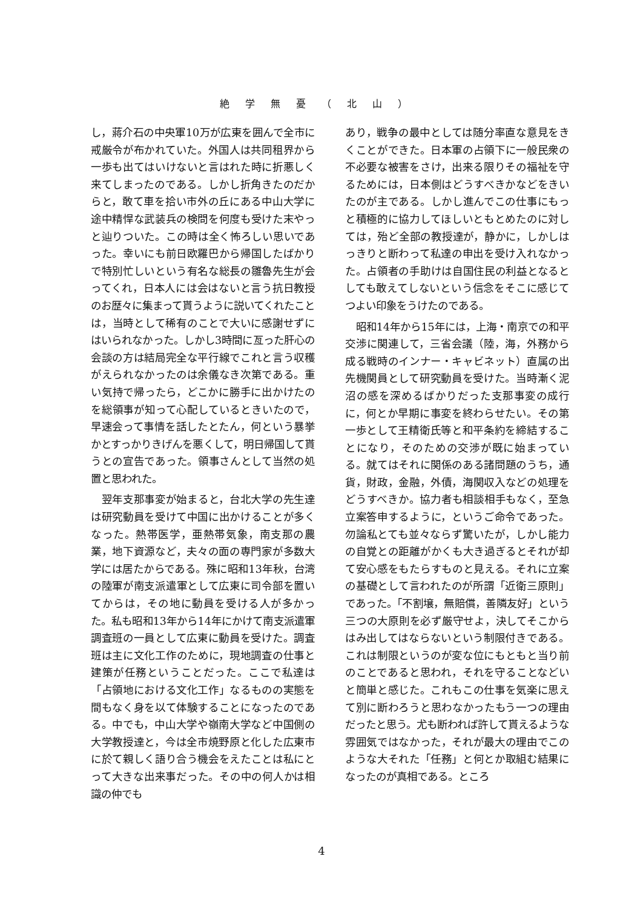絶学無憂（北山）
し，蔣介石の中央軍10万が広東を囲んで全市に戒厳令が布かれていた。外国人は共同租界から一歩も出てはいけないと言はれた時に折悪しく来てしまったのである。しかし折角きたのだからと，敢て車を拾い市外の丘にある中山大学に途中精悍な武装兵の検問を何度も受けた末やっと辿りついた。この時は全く怖ろしい思いであった。幸いにも前日欧羅巴から帰国したばかりで特別忙しいという有名な総長の雛魯先生が会ってくれ，日本人には会はないと言う抗日教授のお歴々に集まって貰うように説いてくれたことは，当時として稀有のことで大いに感謝せずにはいられなかった。しかし3時間に亙った肝心の会談の方は結局完全な平行線でこれと言う収穫がえられなかったのは余儀なき次第である。重い気持で帰ったら，どこかに勝手に出かけたのを総領事が知って心配しているときいたので，早速会って事情を話したとたん，何という暴挙かとすっかりきげんを悪くして，明日帰国して貰うとの宣告であった。領事さんとして当然の処置と思われた。
翌年支那事変が始まると，台北大学の先生達は研究動員を受けて中国に出かけることが多くなった。熱帯医学，亜熱帯気象，南支那の農業，地下資源など，夫々の面の専門家が多数大学には居たからである。殊に昭和13年秋，台湾の陸軍が南支派遣軍として広東に司令部を置いてからは，その地に動員を受ける人が多かった。私も昭和13年から14年にかけて南支派遣軍調査班の一員として広東に動員を受けた。調査班は主に文化工作のために，現地調査の仕事と建策が任務ということだった。ここで私達は「占領地における文化工作」なるものの実態を間もなく身を以て体験することになったのである。中でも，中山大学や嶺南大学など中国側の大学教授達と，今は全市焼野原と化した広東市に於て親しく語り合う機会をえたことは私にとって大きな出来事だった。その中の何人かは相識の仲でも
あり，戦争の最中としては随分率直な意見をきくことができた。日本軍の占領下に一般民衆の不必要な被害をさけ，出来る限りその福祉を守るためには，日本側はどうすべきかなどをきいたのが主である。しかし進んでこの仕事にもっと積極的に協力してほしいともとめたのに対しては，殆ど全部の教授達が，静かに，しかしはっきりと断わって私達の申出を受け入れなかった。占領者の手助けは自国住民の利益となるとしても敢えてしないという信念をそこに感じてつよい印象をうけたのである。
昭和14年から15年には，上海・南京での和平交渉に関連して，三省会議（陸，海，外務から成る戦時のインナー・キャビネット）直属の出先機関員として研究動員を受けた。当時漸く泥沼の感を深めるばかりだった支那事変の成行に，何とか早期に事変を終わらせたい。その第一歩として王精衛氏等と和平条約を締結することになり，そのための交渉が既に始まっている。就てはそれに関係のある諸問題のうち，通貨，財政，金融，外債，海関収入などの処理をどうすべきか。協力者も相談相手もなく，至急立案答申するように，というご命令であった。勿論私とても並々ならず驚いたが，しかし能力の自覚との距離がかくも大き過ぎるとそれが却て安心感をもたらすものと見える。それに立案の基礎として言われたのが所謂「近衛三原則」であった。「不割壌，無賠償，善隣友好」という三つの大原則を必ず厳守せよ，決してそこからはみ出してはならないという制限付きである。これは制限というのが変な位にもともと当り前のことであると思われ，それを守ることなどいと簡単と感じた。これもこの仕事を気楽に思えて別に断わろうと思わなかったもう一つの理由だったと思う。尤も断われば許して貰えるような雰囲気ではなかった，それが最大の理由でこのような大それた「任務」と何とか取組む結果になったのが真相である。ところ
4